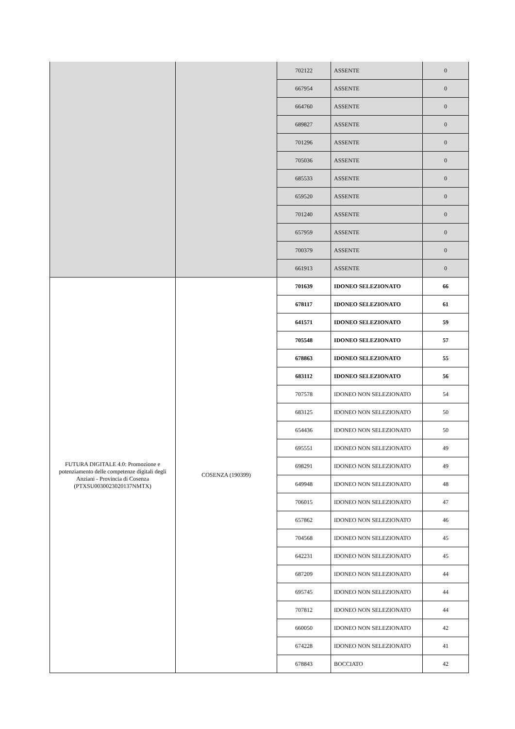| | | 702122 | ASSENTE | 0 |
| | | 667954 | ASSENTE | 0 |
| | | 664760 | ASSENTE | 0 |
| | | 689827 | ASSENTE | 0 |
| | | 701296 | ASSENTE | 0 |
| | | 705036 | ASSENTE | 0 |
| | | 685533 | ASSENTE | 0 |
| | | 659520 | ASSENTE | 0 |
| | | 701240 | ASSENTE | 0 |
| | | 657959 | ASSENTE | 0 |
| | | 700379 | ASSENTE | 0 |
| | | 661913 | ASSENTE | 0 |
| FUTURA DIGITALE 4.0: Promozione e potenziamento delle competenze digitali degli Anziani - Provincia di Cosenza (PTXSU0030023020137NMTX) | COSENZA (190399) | 701639 | IDONEO SELEZIONATO | 66 |
| | | 678117 | IDONEO SELEZIONATO | 61 |
| | | 641571 | IDONEO SELEZIONATO | 59 |
| | | 705548 | IDONEO SELEZIONATO | 57 |
| | | 678863 | IDONEO SELEZIONATO | 55 |
| | | 683112 | IDONEO SELEZIONATO | 56 |
| | | 707578 | IDONEO NON SELEZIONATO | 54 |
| | | 683125 | IDONEO NON SELEZIONATO | 50 |
| | | 654436 | IDONEO NON SELEZIONATO | 50 |
| | | 695551 | IDONEO NON SELEZIONATO | 49 |
| | | 698291 | IDONEO NON SELEZIONATO | 49 |
| | | 649948 | IDONEO NON SELEZIONATO | 48 |
| | | 706015 | IDONEO NON SELEZIONATO | 47 |
| | | 657862 | IDONEO NON SELEZIONATO | 46 |
| | | 704568 | IDONEO NON SELEZIONATO | 45 |
| | | 642231 | IDONEO NON SELEZIONATO | 45 |
| | | 687209 | IDONEO NON SELEZIONATO | 44 |
| | | 695745 | IDONEO NON SELEZIONATO | 44 |
| | | 707812 | IDONEO NON SELEZIONATO | 44 |
| | | 660050 | IDONEO NON SELEZIONATO | 42 |
| | | 674228 | IDONEO NON SELEZIONATO | 41 |
| | | 678843 | BOCCIATO | 42 |